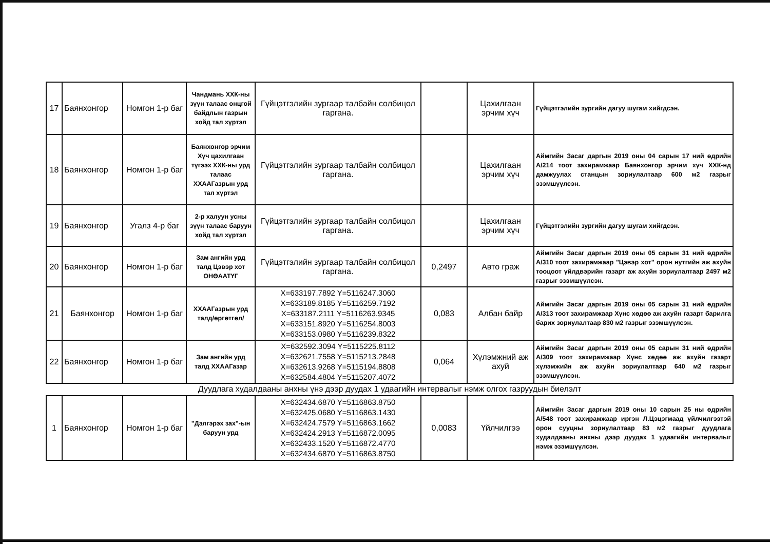| 17 | Баянхонгор | Номгон 1-р баг | Чандмань ХХК-ны зүүн талаас онцгой байдлын газрын хойд тал хүртэл | Гүйцэтгэлийн зургаар талбайн солбицол гаргана. | | Цахилгаан эрчим хүч | Гүйцэтгэлийн зургийн дагуу шугам хийгдсэн. |
| 18 | Баянхонгор | Номгон 1-р баг | Баянхонгор эрчим Хүч цахилгаан түгээх ХХК-ны урд талаас ХХААГазрын урд тал хүртэл | Гүйцэтгэлийн зургаар талбайн солбицол гаргана. | | Цахилгаан эрчим хүч | Аймгийн Засаг даргын 2019 оны 04 сарын 17 ний өдрийн А/214 тоот захирамжаар Баянхонгор эрчим хүч ХХК-нд дамжуулах станцын зориулалтаар 600 м2 газрыг эзэмшүүлсэн. |
| 19 | Баянхонгор | Угалз 4-р баг | 2-р халуун усны зүүн талаас баруун хойд тал хүртэл | Гүйцэтгэлийн зургаар талбайн солбицол гаргана. | | Цахилгаан эрчим хүч | Гүйцэтгэлийн зургийн дагуу шугам хийгдсэн. |
| 20 | Баянхонгор | Номгон 1-р баг | Зам ангийн урд талд Цэвэр хот ОНӨААТҮГ | Гүйцэтгэлийн зургаар талбайн солбицол гаргана. | 0,2497 | Авто граж | Аймгийн Засаг даргын 2019 оны 05 сарын 31 ний өдрийн А/310 тоот захирамжаар "Цэвэр хот" орон нутгийн аж ахуйн тооцоот үйлдвэрийн газарт аж ахуйн зориулалтаар 2497 м2 газрыг эзэмшүүлсэн. |
| 21 | Баянхонгор | Номгон 1-р баг | ХХААГазрын урд талд/өргөтгөл/ | X=633197.7892 Y=5116247.3060 X=633189.8185 Y=5116259.7192 X=633187.2111 Y=5116263.9345 X=633151.8920 Y=5116254.8003 X=633153.0980 Y=5116239.8322 | 0,083 | Албан байр | Аймгийн Засаг даргын 2019 оны 05 сарын 31 ний өдрийн А/313 тоот захирамжаар Хүнс хөдөө аж ахуйн газарт барилга барих зориулалтаар 830 м2 газрыг эзэмшүүлсэн. |
| 22 | Баянхонгор | Номгон 1-р баг | Зам ангийн урд талд ХХААГазар | X=632592.3094 Y=5115225.8112 X=632621.7558 Y=5115213.2848 X=632613.9268 Y=5115194.8808 X=632584.4804 Y=5115207.4072 | 0,064 | Хүлэмжний аж ахуй | Аймгийн Засаг даргын 2019 оны 05 сарын 31 ний өдрийн А/309 тоот захирамжаар Хүнс хөдөө аж ахуйн газарт хүлэмжийн аж ахуйн зориулалтаар 640 м2 газрыг эзэмшүүлсэн. |
Дуудлага худалдааны анхны үнэ дээр дуудах 1 удаагийн интервалыг нэмж олгох газруудын биелэлт
| 1 | Баянхонгор | Номгон 1-р баг | "Дэлгэрэх зах"-ын баруун урд | X=632434.6870 Y=5116863.8750 X=632425.0680 Y=5116863.1430 X=632424.7579 Y=5116863.1662 X=632424.2913 Y=5116872.0095 X=632433.1520 Y=5116872.4770 X=632434.6870 Y=5116863.8750 | 0,0083 | Үйлчилгээ | Аймгийн Засаг даргын 2019 оны 10 сарын 25 ны өдрийн А/548 тоот захирамжаар иргэн Л.Цэцэгмаад үйлчилгээтэй орон сууцны зориулалтаар 83 м2 газрыг дуудлага худалдааны анхны дээр дуудах 1 удаагийн интервалыг нэмж эзэмшүүлсэн. |